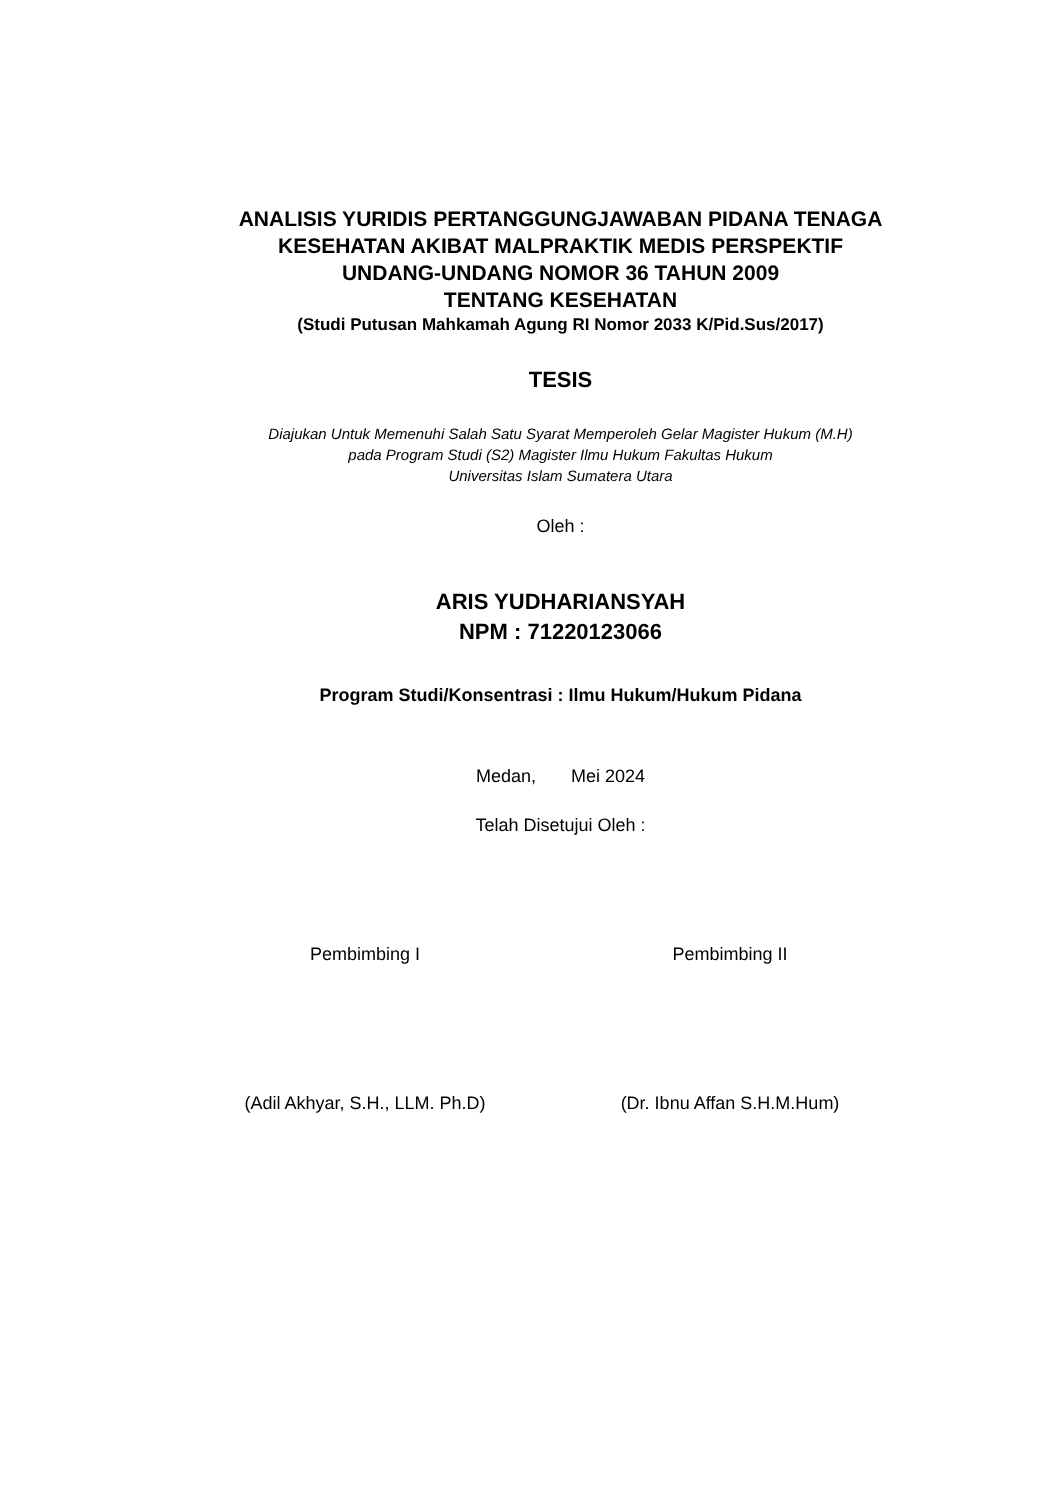ANALISIS YURIDIS PERTANGGUNGJAWABAN PIDANA TENAGA
KESEHATAN AKIBAT MALPRAKTIK MEDIS PERSPEKTIF
UNDANG-UNDANG NOMOR 36 TAHUN 2009
TENTANG KESEHATAN
(Studi Putusan Mahkamah Agung RI Nomor 2033 K/Pid.Sus/2017)
TESIS
Diajukan Untuk Memenuhi Salah Satu Syarat Memperoleh Gelar Magister Hukum (M.H)
pada Program Studi (S2) Magister Ilmu Hukum Fakultas Hukum
Universitas Islam Sumatera Utara
Oleh :
ARIS YUDHARIANSYAH
NPM : 71220123066
Program Studi/Konsentrasi : Ilmu Hukum/Hukum Pidana
Medan, Mei 2024
Telah Disetujui Oleh :
Pembimbing I Pembimbing II
(Adil Akhyar, S.H., LLM. Ph.D) (Dr. Ibnu Affan S.H.M.Hum)